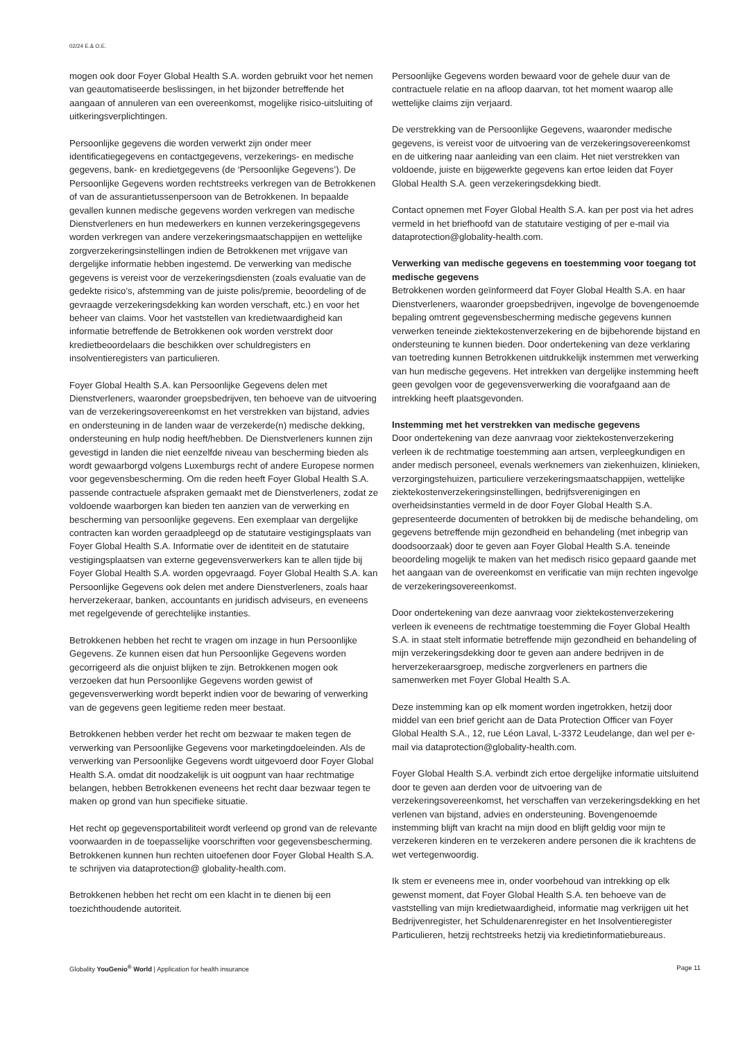02/24 E.& O.E.
mogen ook door Foyer Global Health S.A. worden gebruikt voor het nemen van geautomatiseerde beslissingen, in het bijzonder betreffende het aangaan of annuleren van een overeenkomst, mogelijke risico-uitsluiting of uitkeringsverplichtingen.
Persoonlijke gegevens die worden verwerkt zijn onder meer identificatiegegevens en contactgegevens, verzekerings- en medische gegevens, bank- en kredietgegevens (de ‘Persoonlijke Gegevens’). De Persoonlijke Gegevens worden rechtstreeks verkregen van de Betrokkenen of van de assurantietussenpersoon van de Betrokkenen. In bepaalde gevallen kunnen medische gegevens worden verkregen van medische Dienstverleners en hun medewerkers en kunnen verzekeringsgegevens worden verkregen van andere verzekeringsmaatschappijen en wettelijke zorgverzekeringsinstellingen indien de Betrokkenen met vrijgave van dergelijke informatie hebben ingestemd. De verwerking van medische gegevens is vereist voor de verzekeringsdiensten (zoals evaluatie van de gedekte risico’s, afstemming van de juiste polis/premie, beoordeling of de gevraagde verzekeringsdekking kan worden verschaft, etc.) en voor het beheer van claims. Voor het vaststellen van kredietwaardigheid kan informatie betreffende de Betrokkenen ook worden verstrekt door kredietbeoordelaars die beschikken over schuldregisters en insolventieregisters van particulieren.
Foyer Global Health S.A. kan Persoonlijke Gegevens delen met Dienstverleners, waaronder groepsbedrijven, ten behoeve van de uitvoering van de verzekeringsovereenkomst en het verstrekken van bijstand, advies en ondersteuning in de landen waar de verzekerde(n) medische dekking, ondersteuning en hulp nodig heeft/hebben. De Dienstverleners kunnen zijn gevestigd in landen die niet eenzelfde niveau van bescherming bieden als wordt gewaarborgd volgens Luxemburgs recht of andere Europese normen voor gegevensbescherming. Om die reden heeft Foyer Global Health S.A. passende contractuele afspraken gemaakt met de Dienstverleners, zodat ze voldoende waarborgen kan bieden ten aanzien van de verwerking en bescherming van persoonlijke gegevens. Een exemplaar van dergelijke contracten kan worden geraadpleegd op de statutaire vestigingsplaats van Foyer Global Health S.A. Informatie over de identiteit en de statutaire vestigingsplaatsen van externe gegevensverwerkers kan te allen tijde bij Foyer Global Health S.A. worden opgevraagd. Foyer Global Health S.A. kan Persoonlijke Gegevens ook delen met andere Dienstverleners, zoals haar herverzekeraar, banken, accountants en juridisch adviseurs, en eveneens met regelgevende of gerechtelijke instanties.
Betrokkenen hebben het recht te vragen om inzage in hun Persoonlijke Gegevens. Ze kunnen eisen dat hun Persoonlijke Gegevens worden gecorrigeerd als die onjuist blijken te zijn. Betrokkenen mogen ook verzoeken dat hun Persoonlijke Gegevens worden gewist of gegevensverwerking wordt beperkt indien voor de bewaring of verwerking van de gegevens geen legitieme reden meer bestaat.
Betrokkenen hebben verder het recht om bezwaar te maken tegen de verwerking van Persoonlijke Gegevens voor marketingdoeleinden. Als de verwerking van Persoonlijke Gegevens wordt uitgevoerd door Foyer Global Health S.A. omdat dit noodzakelijk is uit oogpunt van haar rechtmatige belangen, hebben Betrokkenen eveneens het recht daar bezwaar tegen te maken op grond van hun specifieke situatie.
Het recht op gegevensportabiliteit wordt verleend op grond van de relevante voorwaarden in de toepasselijke voorschriften voor gegevensbescherming. Betrokkenen kunnen hun rechten uitoefenen door Foyer Global Health S.A. te schrijven via dataprotection@ globality-health.com.
Betrokkenen hebben het recht om een klacht in te dienen bij een toezichthoudende autoriteit.
Persoonlijke Gegevens worden bewaard voor de gehele duur van de contractuele relatie en na afloop daarvan, tot het moment waarop alle wettelijke claims zijn verjaard.
De verstrekking van de Persoonlijke Gegevens, waaronder medische gegevens, is vereist voor de uitvoering van de verzekeringsovereenkomst en de uitkering naar aanleiding van een claim. Het niet verstrekken van voldoende, juiste en bijgewerkte gegevens kan ertoe leiden dat Foyer Global Health S.A. geen verzekeringsdekking biedt.
Contact opnemen met Foyer Global Health S.A. kan per post via het adres vermeld in het briefhoofd van de statutaire vestiging of per e-mail via dataprotection@globality-health.com.
Verwerking van medische gegevens en toestemming voor toegang tot medische gegevens
Betrokkenen worden geïnformeerd dat Foyer Global Health S.A. en haar Dienstverleners, waaronder groepsbedrijven, ingevolge de bovengenoemde bepaling omtrent gegevensbescherming medische gegevens kunnen verwerken teneinde ziektekostenverzekering en de bijbehorende bijstand en ondersteuning te kunnen bieden. Door ondertekening van deze verklaring van toetreding kunnen Betrokkenen uitdrukkelijk instemmen met verwerking van hun medische gegevens. Het intrekken van dergelijke instemming heeft geen gevolgen voor de gegevensverwerking die voorafgaand aan de intrekking heeft plaatsgevonden.
Instemming met het verstrekken van medische gegevens
Door ondertekening van deze aanvraag voor ziektekostenverzekering verleen ik de rechtmatige toestemming aan artsen, verpleegkundigen en ander medisch personeel, evenals werknemers van ziekenhuizen, klinieken, verzorgingstehuizen, particuliere verzekeringsmaatschappijen, wettelijke ziektekostenverzekeringsinstellingen, bedrijfsverenigingen en overheidsinstanties vermeld in de door Foyer Global Health S.A. gepresenteerde documenten of betrokken bij de medische behandeling, om gegevens betreffende mijn gezondheid en behandeling (met inbegrip van doodsoorzaak) door te geven aan Foyer Global Health S.A. teneinde beoordeling mogelijk te maken van het medisch risico gepaard gaande met het aangaan van de overeenkomst en verificatie van mijn rechten ingevolge de verzekeringsovereenkomst.
Door ondertekening van deze aanvraag voor ziektekostenverzekering verleen ik eveneens de rechtmatige toestemming die Foyer Global Health S.A. in staat stelt informatie betreffende mijn gezondheid en behandeling of mijn verzekeringsdekking door te geven aan andere bedrijven in de herverzekeraarsgroep, medische zorgverleners en partners die samenwerken met Foyer Global Health S.A.
Deze instemming kan op elk moment worden ingetrokken, hetzij door middel van een brief gericht aan de Data Protection Officer van Foyer Global Health S.A., 12, rue Léon Laval, L-3372 Leudelange, dan wel per e-mail via dataprotection@globality-health.com.
Foyer Global Health S.A. verbindt zich ertoe dergelijke informatie uitsluitend door te geven aan derden voor de uitvoering van de verzekeringsovereenkomst, het verschaffen van verzekeringsdekking en het verlenen van bijstand, advies en ondersteuning. Bovengenoemde instemming blijft van kracht na mijn dood en blijft geldig voor mijn te verzekeren kinderen en te verzekeren andere personen die ik krachtens de wet vertegenwoordig.
Ik stem er eveneens mee in, onder voorbehoud van intrekking op elk gewenst moment, dat Foyer Global Health S.A. ten behoeve van de vaststelling van mijn kredietwaardigheid, informatie mag verkrijgen uit het Bedrijvenregister, het Schuldenarenregister en het Insolventieregister Particulieren, hetzij rechtstreeks hetzij via kredietinformatiebureaus.
Globality YouGenio<sup>®</sup> World | Application for health insurance Page 11